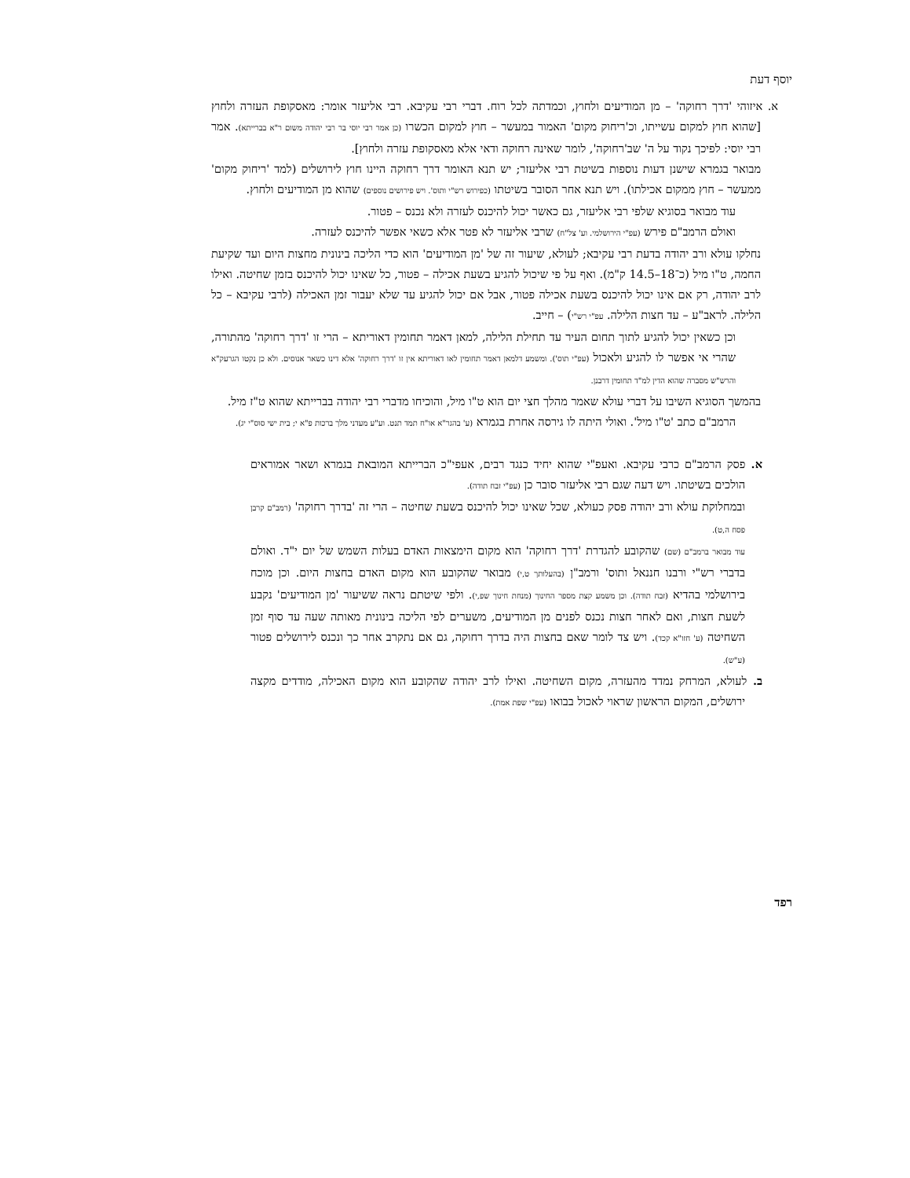יוסף דעת
א. איזוהי 'דרך רחוקה' – מן המודיעים ולחוץ, וכמדתה לכל רוח. דברי רבי עקיבא. רבי אליעזר אומר: מאסקופת העזרה ולחוץ [שהוא חוץ למקום עשייתו, וכ'ריחוק מקום' האמור במעשר – חוץ למקום הכשרו (כן אמר רבי יוסי בר רבי יהודה משום ר"א בברייתא). אמר רבי יוסי: לפיכך נקוד על ה' שב'רחוקה', לומר שאינה רחוקה ודאי אלא מאסקופת עזרה ולחוץ].
מבואר בגמרא שישנן דעות נוספות בשיטת רבי אליעזר; יש תנא האומר דרך רחוקה היינו חוץ לירושלים (למד 'ריחוק מקום' ממעשר – חוץ ממקום אכילתו). ויש תנא אחר הסובר בשיטתו (כפירוש רש"י ותוס'. ויש פירושים נוספים) שהוא מן המודיעים ולחוץ.
עוד מבואר בסוגיא שלפי רבי אליעזר, גם כאשר יכול להיכנס לעזרה ולא נכנס – פטור.
ואולם הרמב"ם פירש (עפ"י הירושלמי. וע' צל"ח) שרבי אליעזר לא פטר אלא כשאי אפשר להיכנס לעזרה.
נחלקו עולא ורב יהודה בדעת רבי עקיבא; לעולא, שיעור זה של 'מן המודיעים' הוא כדי הליכה בינונית מחצות היום ועד שקיעת החמה, ט"ו מיל (כ־18–14.5 ק"מ). ואף על פי שיכול להגיע בשעת אכילה – פטור, כל שאינו יכול להיכנס בזמן שחיטה. ואילו לרב יהודה, רק אם אינו יכול להיכנס בשעת אכילה פטור, אבל אם יכול להגיע עד שלא יעבור זמן האכילה (לרבי עקיבא – כל הלילה. לראב"ע – עד חצות הלילה. עפ"י רש"י) – חייב.
וכן כשאין יכול להגיע לתוך תחום העיר עד תחילת הלילה, למאן דאמר תחומין דאוריתא – הרי זו 'דרך רחוקה' מהתורה, שהרי אי אפשר לו להגיע ולאכול (עפ"י תוס'). ומשמע דלמאן דאמר תחומין לאו דאוריתא אין זו 'דרך רחוקה' אלא דינו כשאר אנוסים. ולא כן נקטו הגרעק"א והרש"ש מסברה שהוא הדין למ"ד תחומין דרבנן.
בהמשך הסוגיא השיבו על דברי עולא שאמר מהלך חצי יום הוא ט"ו מיל, והוכיחו מדברי רבי יהודה בברייתא שהוא ט"ז מיל.
הרמב"ם כתב 'ט"ו מיל'. ואולי היתה לו גירסה אחרת בגמרא (ע' בהגר"א או"ח תמד תנט. וע"ע מעדני מלך ברכות פ"א י; בית ישי סוס"י יג).
א. פסק הרמב"ם כרבי עקיבא. ואעפ"י שהוא יחיד כנגד רבים, אעפי"כ הברייתא המובאת בגמרא ושאר אמוראים הולכים בשיטתו. ויש דעה שגם רבי אליעזר סובר כן (עפ"י זבח תודה).
ובמחלוקת עולא ורב יהודה פסק כעולא, שכל שאינו יכול להיכנס בשעת שחיטה – הרי זה 'בדרך רחוקה' (רמב"ם קרבן פסח ה,ט).
עוד מבואר ברמב"ם (שם) שהקובע להגדרת 'דרך רחוקה' הוא מקום הימצאות האדם בעלות השמש של יום י"ד. ואולם בדברי רש"י ורבנו חננאל ותוס' ורמב"ן (בהעלותך ט,י) מבואר שהקובע הוא מקום האדם בחצות היום. וכן מוכח בירושלמי בהדיא (זבח תודה). וכן משמע קצת מספר החינוך (מנחת חינוך שפ,י). ולפי שיטתם נראה ששיעור 'מן המודיעים' נקבע לשעת חצות, ואם לאחר חצות נכנס לפנים מן המודיעים, משערים לפי הליכה בינונית מאותה שעה עד סוף זמן השחיטה (ע' חזו"א קכד). ויש צד לומר שאם בחצות היה בדרך רחוקה, גם אם נתקרב אחר כך ונכנס לירושלים פטור (ע"ש).
ב. לעולא, המרחק נמדד מהעזרה, מקום השחיטה. ואילו לרב יהודה שהקובע הוא מקום האכילה, מודדים מקצה ירושלים, המקום הראשון שראוי לאכול בבואו (עפ"י שפת אמת).
רפד